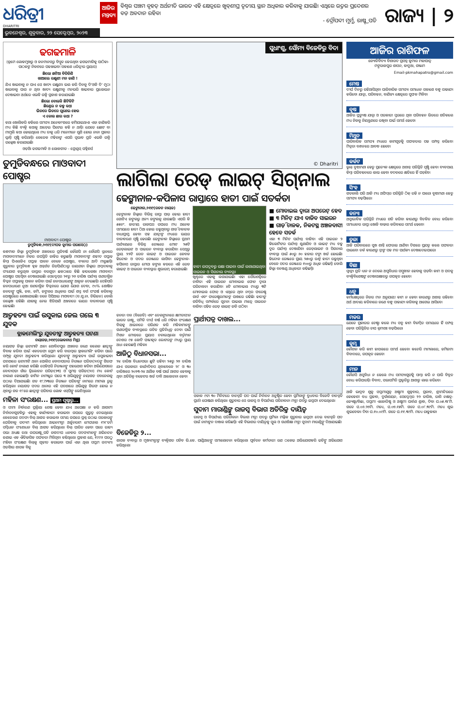ଧରିତ୍ରୀ
DHARITRI
ଭୁବନେଶ୍ୱର, ଶୁକ୍ରବାର, ୨୨ ସେପ୍ଟେମ୍ବର, ୨୦୨୩
ଆଜିର ମନ୍ତବ୍ୟ
ବିଶ୍ୱର ପଞ୍ଚମ ବୃହତ୍ ଅର୍ଥନୀତି ଭାରତ ଏହି କ୍ଷେତ୍ରରେ ଖୁବ୍‌ଶୀଘ୍ର ତୃତୀୟ ସ୍ଥାନ ଅଧିକାର କରିବାକୁ ଯାଉଛି। ଏଥିରେ ଉତ୍ତର ପ୍ରଦେଶର ବଡ଼ ଅବଦାନ ରହିବ।
- ଦ୍ରୌପଦୀ ମୁର୍ମୁ, ରାଷ୍ଟ୍ରପତି
ରାଜ୍ୟ | ୨
ଢଗଢମାଳି
(କ୍ରମେ ଲୋକମୁଖରୁ ଓ ଜନମାନସରୁ ବିସ୍ମୃତ ହେଉଥିବା ଢଗଢମାଳିକୁ ପାଠିକା-ପାଠକଙ୍କ ନିକଟରେ ପହଞ୍ଚାଇବା ସକାଶେ ଧରିତ୍ରୀର ପ୍ରୟାସ)
ଛିଲୋ ଛଟିଆ ବିରିକିଣି
ଖାଆଲେ ରକ୍ଷୁଣୀ ମନ ଜାଣି !
ଯିଏ ଖାଇବାକୁ ନ ପାଏ ସେ ଖାଦ୍ୟ ରକ୍ଷୁଣୀ। ଭଲ କରି ଦିନକୁ ଦି'ଓଳି ଦି' ମୁଠା ଖାଇବାକୁ ପାଉ ନ ଥିବା ଖାଦ୍ୟ ରକ୍ଷୁଣୀକୁ ମନଭରି ଖାଇବାର ପ୍ରଲୋଭନ ଦେଖାଇବା ଅର୍ଥରେ ଏଭଳି ଉକ୍ତି ପ୍ରକାଶ କରାଯାଇଛି।
ଛିଲୋ ବୋଲକି ଛିଟିକିଟି
ଛିଣ୍ଡେଇ ନ କହୁ କଥା
ଭିତରେ ଭିତରେ ଗୁଣେଇ ହେଉ
ଏ କୋଉ ଛାର କଥା ?
କଥା ଖୋଲିକରି କହିଲେ ସମସ୍ୟା ଅନେକାଂଶରେ କମିଯାଇଥାଏ। ଏହା ଜାଣିକରି ମଧ୍ୟ କିଛି ବ୍ୟକ୍ତି କଥାକୁ ଆଡେ଼ଇ ପିଟେଇ କହି ନ ଥାନ୍ତି। ଯେତେ ଛୋଟ ବା ମାମୁଲି କଥା ହୋଇଥିଲେ ମଧ୍ୟ ତାକୁ ଧରି ମନେମନେ ଗୁଣି ହୋଇ ନାନା ପ୍ରକାର ଭ୍ରାନ୍ତି ସୃଷ୍ଟି କରିଥାନ୍ତି। କେତେକ ମହିଳାଙ୍କ ଏପରି ସ୍ୱଭାବ ପ୍ରତି ଏଭଳି ଉକ୍ତି ଉଲ୍ଲେଖ କରାଯାଇଛି।
ଓଡ଼ିଆ ଢଗଢମାଳି ଓ ଲୋକଗୀତ - ଫ୍ରେଣ୍ଡସ୍ ପବ୍ଲିଶର୍ସ
ତୁମୁଡିବନ୍ଧରେ ମାଓବାଦୀ ପୋଷ୍ଟର
ମାଓବାଦୀ ପୋଷ୍ଟର
ତୁମୁଡିବନ୍ଧ,୨୧ା୯(ଦୀପକ କୁମାର ପରାସେଠ୍)
କନ୍ଧମାଳ ଜିଲ୍ଲା ତୁମୁଡିବନ୍ଧ ଅଞ୍ଚଳରେ ପ୍ରତିବର୍ଷ କୌଣସି ନା କୌଣସି ସ୍ଥାନରେ ମାଓବାଦୀମାନେ ନିଜର ଉପସ୍ଥିତି ଜାହିର କରୁଛନ୍ତି। ମାଓବାଦୀଙ୍କ ଶହୀଦ ସପ୍ତାହ କିମ୍ବା ପିଏଲଜିଏ ସପ୍ତାହ ପାଳନ ବେଳେ ପୋଷ୍ଟର, ବ୍ୟାନର ଆଦି ମାରୁଛନ୍ତି। ଗୁରୁବାର ତୁମୁଡିବନ୍ଧ ବ୍ଲକ ଅନ୍ତର୍ଗତ ରିଡ଼ିପାଣିଠାରୁ ରାୟଗଡା ଜିଲ୍ଲାର ଅମ୍ବାଦଳାକୁ ସଂଯୋଗ କରୁଥିବା ରାସ୍ତାର ବରଗୁଡ଼ା ଛକଠାରେ କିଛି ହାତଲେଖା ମାଓବାଦୀ ପୋଷ୍ଟର ପଡ଼ିଥିବା ଦେଖାଯାଇଛି। ସେପ୍ଟେମ୍ବର ୨୧ରୁ ୨୭ ତାରିଖ ପର୍ଯ୍ୟନ୍ତ ଗଣତାନ୍ତ୍ରିକ ବିପ୍ଳବ ସପ୍ତାହକୁ ପାଳନ କରିବା ପାଇଁ ଜନସାଧାରଣଙ୍କୁ ଆହ୍ୱାନ ଦେଇଛନ୍ତି। ସେହିପରି ଜନସାଧାରଣ ନୂଆ ଗଣତାନ୍ତ୍ରିକ ବିପ୍ଳବରେ ଯୋଗ ଯୋଗ ଦେବା, ୯୦% ଶୋଷିତ ଜନତାଙ୍କୁ ପୁଞ୍ଜି, ଜଳ, ଜମି, ଜଙ୍ଗଲର ଅଧିକାର ପାଇଁ ଶସ୍ତ୍ର ବର୍ଗ ସଂଘର୍ଷ କରିବାକୁ ପୋଷ୍ଟରରେ ଲେଖାଯାଇଛି। ତଳେ ସିପିଆଇ ମାଓବାଦୀ (ବ.ଗୁ.ନା. ଡିଭିଜନ) ବୋଲି ଉଲ୍ଲେଖ ରହିଛି। ଯାହାକୁ ନେଇ ଝିରିପାଣି ଅଞ୍ଚଳରେ ଭୟର ବାତାବରଣ ସୃଷ୍ଟି ହୋଇଛି।
ଆତ୍ମହତ୍ୟା ପାଇଁ ଉସୁକାଇ ଜେଲ ଗଲେ ୩ ଯୁବକ
ବ୍ଲାକମେଲିଂରୁ ଯୁବତୀଙ୍କ ଆତ୍ମହତ୍ୟା ଘଟଣା
ନୟାଗଡ଼,୨୧ା୯(ଲୋକନାଥ ମିଶ୍ର)
ନୟାଗଡ଼ ଜିଲ୍ଲା ଇଟାମାଟି ଥାନା ଗୋବିନ୍ଦପୁର ଅଞ୍ଚଳର ଜଣେ କଲେଜ ଛାତ୍ରୀଙ୍କୁ ବିବାହ କରିବା ପାଇଁ ଏକତରଫା ପ୍ରେମ କରି ବାରମ୍ବାର ବ୍ଲାକମେଲିଂ କରିବା ପରେ ସମ୍ପୃକ୍ତ ଯୁବତୀ ଆତ୍ମହତ୍ୟା କରିଥିଲେ। ଯୁବତୀଙ୍କୁ ଆତ୍ମହତ୍ୟା ପାଇଁ ଉସୁକାଇବା ଘଟଣାରେ ଇଟାମାଟି ଥାନା ପୋଲିସ ବୋଦାପଡ଼ାର ନିରଞ୍ଜନ ପରିଡା(୨୬)ଙ୍କୁ ଗିରଫ କରି କୋର୍ଟ ଚାଲାଣ କରିଛି। ସେହିପରି ନିରଞ୍ଜନଙ୍କୁ ସହଯୋଗ କରିବା ଅଭିଯୋଗରେ ବୋଦାପଡ଼ା ଗାଁର ତ୍ରିଲୋଚନ ପରିଡ଼ା(୨୩) ଓ ସୁମନ୍ତ ପରିଡ଼ା(୨୬) ମଧ୍ୟ କୋର୍ଟ ଚାଲାଣ ହୋଇଛନ୍ତି। ଜାମିନ ନାମଞ୍ଜୁର ପରେ ୩ ଅଭିଯୁକ୍ତଙ୍କୁ ନୟାଗଡ଼ ସବଜେଲକୁ ପଠାଇ ଦିଆଯାଇଛି। ଗତ ୧୮/୨୩ରେ ନିରଞ୍ଜନ ପରିଡାଙ୍କ ନାମରେ ମାମଲା ରୁଜୁ କରିଥିଲା। ନୟାଗଡ଼ ସଦର ଥାନାର ଏହି ଘଟଣାରେ ଅଭିଯୁକ୍ତ ଗିରଫ ହୋଇ ନ ଥିବାରୁ ଗତ ୧୮ରେ ଛାତ୍ରୀଙ୍କ ପରିବାର ଲୋକ ଏସ୍‌ପିଙ୍କୁ ଭେଟିଥିଲେ।
ମହିଳା ସଂରକ୍ଷଣ... ପ୍ରଥମ ପୃଷ୍ଠାରୁ...
ଓ ସୀମା ନିର୍ଦ୍ଧାରଣ ପ୍ରକ୍ରିୟା ଶେଷ ହେବା ଯାଏ ଅପେକ୍ଷା ନ କରି ଆଗାମୀ ନିର୍ବାଚନଗୁଡ଼ିକରୁ ଏହାକୁ କାର୍ଯ୍ୟକାରୀ କରାଇବା ଉପରେ ଗୁରୁତ୍ୱ ଦେଇଥିଲେ। କେତେଜଣ ସଦସ୍ୟ ବିଲ୍ ଆଗତ କରାଇବା ସମୟ ଉପରେ ପ୍ରଶ୍ନ ଉଠାଇ ସରକାରଙ୍କୁ ଘେରିବାକୁ ଉଦ୍ୟମ କରିଥିଲେ। ଆଇନମନ୍ତ୍ରୀ ଅର୍ଜୁନରାମ ମେଘୱାଲ ୧୨୮ତମ ସମ୍ବିଧାନ ସଂଶୋଧନ ବିଲ୍ ଆଗତ କରିଥିଲେ। ବିଲ୍ ପାରିତ ହେବା ପରେ ରାଜ୍ୟ ସଭା ଅଧ୍ୟକ୍ଷ ତଥା ଉପରାଷ୍ଟ୍ରପତି ଜଗଦୀପ ଧନକର ସଦସ୍ୟମାନଙ୍କୁ ଅଭିନନ୍ଦନ ଜଣାଇ ଏକ ଐତିହାସିକ ସଫଳତା ମିଳିଥିବା କହିଥିଲେ। ପ୍ରକାଶ ଯେ, ୧୯୯୬ ପରଠୁ ମହିଳା ସଂରକ୍ଷଣ ବିଲ୍‌କୁ ଗୃହୀତ କରାଇବା ପାଇଁ ଏହା ଥିଲା ସପ୍ତମ ଉଦ୍ୟମ। ଓଡ଼ିଶାର ଶାସକ ବିଜୁ
ସୁଧାଂଶୁ, ସୌମ୍ୟ ବିଜେଡିରୁ ବିଦା
© Dharitri
ଲାଗିଲା ରେଡ୍ ଲାଇଟ୍ ସିଗ୍‌ନାଲ
ଢେଙ୍କାନାଳ-କପିଳାସ ରାସ୍ତାରେ ହାତୀ ପାଇଁ ସତର୍କତା
ଢେଙ୍କାନାଳ,୨୧ା୯(ରତନ ନାୟକ)
ଢେଙ୍କାନାଳ ଜିଲ୍ଲାର ବିଭିନ୍ନ ରାସ୍ତା ପାର୍ ହୋଇ ହାତୀ ଗୋଟିଏ ଜଙ୍ଗଲରୁ ଅନ୍ୟ ଜଙ୍ଗଲକୁ ଯାଉଛନ୍ତି। ଏପରି କି ୫୫ନଂ. ଜାତୀୟ ରାଜପଥ ଉପରେ ମଧ୍ୟ ଅନେକ ସମୟରେ ହାତୀ ଠିଆ ହୋଇ ରହୁଥିବାରୁ ଗାଡ଼ି ଚଳାଚଳ ବାଧାପ୍ରାପ୍ତ ହେବା ସହ ଯାତ୍ରୀଙ୍କ ମଧ୍ୟରେ ଭୟର ବାତାବରଣ ସୃଷ୍ଟି ହେଉଛି। ଢେଙ୍କାନାଳ ଜିଲ୍ଲାରେ ପ୍ରଥମ ପର୍ଯ୍ୟାୟରେ ବିଭିନ୍ନ ରେଞ୍ଜରେ ମୋଟ ୨୫ଟି ରେଡ୍‌ଲାଇଟ ଓ ସାଇରନ ବ୍ୟବସ୍ଥା କରାଯିବ। ସେଥିରୁ ପ୍ରାୟ ୨୨ଟି ରେଡ ଲାଇଟ୍ ଓ ସାଇରନ କେବଳ ହିନ୍ଦୋଳ ଓ ସଦର ରେଞ୍ଜରେ ଲାଗିବ। ଢେଙ୍କାନାଳ-କପିଳାସ ରାସ୍ତାର ମେଘା ଜଙ୍ଗଲ କଡ଼ରେ ଏହି ରେଡ ଲାଇଟ୍ ଓ ସାଇରନ ବ୍ୟବସ୍ଥାର ଶୁଭାରମ୍ଭ କରାଯାଇଛି।
ହାତୀ ଉପଦ୍ରବରୁ ରକ୍ଷା ପାଇବା ପାଇଁ ଲଗାଯାଇଥିବା ସାଇରନ ଓ ସିଗନାଲ ବ୍ୟବସ୍ଥା।
ଖୁଣ୍ଟରେ ଏହାକୁ ଲଗାଯାଇଛି। ଏହା ସୌରଶକ୍ତିରେ ଚାଳିତ। ଏହି ସାଇରନ ମୋବାଇଲ ଫୋନ ଦ୍ୱାରା ପରିଚାଳନା କରାଯିବ। ୪ଟି ମୋବାଇଲ ମଧ୍ୟରୁ ୩ଟି ମୋବାଇଲ ଫୋନ୍ ଓ ଏଥିରେ ଥିବା ନମ୍ବର ଫରେଷ୍ଟ ଗାର୍ଡ ଏବଂ ଫରେଷ୍ଟରମାନଙ୍କ ପାଖରେ ରହିଛି। ହାତୀଙ୍କ ଗତିବିଧି ସମ୍ପର୍କରେ ସୂଚନା ପାଇଲା ମାତ୍ରେ ସାଇରନ ବାଜିବା ସହିତ ରେଡ୍ ଲାଇଟ୍ ଜଳି ଉଠିବ।
■ ମୋବାଇଲ ଦ୍ୱାରା ଅପରେଟ୍ ହେବ
■ ୩ ମିନିଟ୍ ଯାଏ ବାଜିବ ସାଇରନ
■ ଗାଡ଼ି ଚାଳକ, ନିକଟସ୍ଥ ଅଞ୍ଚଳବାସୀ ହେବେ ସତର୍କ
ଏହା ୩ ମିନିଟ ପର୍ଯ୍ୟନ୍ତ ବାଜିବ। ଏହି ସାଇରନ ୨ କିଲୋମିଟର ପର୍ଯ୍ୟନ୍ତ ଶୁଣାଯିବ ଓ ଲାଇଟ୍ ମଧ୍ୟ ବହୁ ଦୂର ପର୍ଯ୍ୟନ୍ତ ଦେଖାଯିବ। ରେଡ୍‌ଲାଇଟ ଓ ସିଗନାଲ ବ୍ୟବସ୍ଥା ପାଇଁ ୫୦ରୁ ୬୦ ହଜାର ଟଙ୍କା ଖର୍ଚ୍ଚ ହୋଇଛି। ହିନ୍ଦୋଳ ରେଞ୍ଜରେ ପ୍ରାୟ ୨୫୦ରୁ ଊର୍ଦ୍ଧ୍ୱ ହାତୀ ରହୁଥିବା ବେଳେ ସଦର ରେଞ୍ଜରେ ୧୦୦ରୁ ଅଧିକ ରହିଛନ୍ତି ବୋଲି ଜିଲ୍ଲା ବନଖଣ୍ଡ ଅଧିକାରୀ କହିଛନ୍ତି।
ଜନତା ଦଳ (ବିଜେଡି) ଏବଂ ତେଲଙ୍ଗାନାରେ କ୍ଷମତାସୀନ ଭାରତ ରାଷ୍ଟ୍ର ସମିତି ଦୀର୍ଘ ବର୍ଷ ଧରି ମହିଳା ସଂରକ୍ଷଣ ବିଲ୍‌କୁ ଆଇନରେ ପରିଣତ କରି ମହିଳାମାନଙ୍କୁ ଗଣତାନ୍ତ୍ରିକ ବ୍ୟବସ୍ଥାରେ ଉଚିତ ପ୍ରତିନିଧିତ୍ୱ ଦେବା ପାଇଁ ମିଶନ ମୋଡ୍‌ରେ ପ୍ରୟାସ ଚଳାଇଥିଲେ। ବର୍ତ୍ତମାନ ଦେଶର ୯୫ କୋଟି ପଞ୍ଜୀକୃତ ଭୋଟରଙ୍କ ମଧ୍ୟରୁ ପ୍ରାୟ ଅଧା ହେଉଛନ୍ତି ମହିଳା।
ଆଜିଠୁ ବିଧାନସଭା...
୨୪ ତାରିଖ ବିଧାନସଭା ଛୁଟି ରହିବ। ୨୫ରୁ ୨୭ ତାରିଖ ଯାଏ ସରକାରୀ କାର୍ଯ୍ୟଦିବସ ଥିବାବେଳେ ୨୮ ଓ ୩୦ ତାରିଖରେ ୨୦୨୩-୨୪ ଆର୍ଥିକ ବର୍ଷ ପାଇଁ ଆଗତ ହେବାକୁ ଥିବା ଅତିରିକ୍ତ ବଜେଟର ଖର୍ଚ୍ଚ ଦାବି ଆଲୋଚନା ହେବ।
ପ୍ରାର୍ଥୀପତ୍ର ଦାଖଲ...
ସକାଳ ୯ଟା ୩୦ ମିନିଟରେ ବାଚସ୍ପତି ପଦ ପାଇଁ ନିର୍ବାଚନ ଅନୁଷ୍ଠିତ ହେବ। ପ୍ରମିଳାଙ୍କୁ ବୁଧବାର ବିଜେଡି ବାଚସ୍ପତି ପ୍ରାର୍ଥୀ ଘୋଷଣା କରିଥିଲା। ଗୁରୁବାର ସେ ରାଜସ୍ୱ ଓ ବିପର୍ଯ୍ୟୟ ପରିଚାଳନା ମନ୍ତ୍ରୀ ପଦରୁ ଇସ୍ତଫା ଦେଇଥିଲେ।
ସୁଦାମ ମାରାଣ୍ଡିଙ୍କୁ ରାଜସ୍ୱ ବିଭାଗ ଅତିରିକ୍ତ ଦାୟିତ୍ୱ
ରାଜସ୍ୱ ଓ ବିପର୍ଯ୍ୟୟ ପରିଚାଳନା ବିଭାଗ ମନ୍ତ୍ରୀ ପଦରୁ ପ୍ରମିଳା ମଲ୍ଲିକ ଗୁରୁବାର ଇସ୍ତଫା ଦେଇ ବାଚସ୍ପତି ପଦ ପାଇଁ ନାମାଙ୍କନ ଦାଖଲ କରିଛନ୍ତି। ଏହି ବିଭାଗର ଦାୟିତ୍ୱକୁ ସ୍କୁଲ ଓ ଗଣଶିକ୍ଷା ମନ୍ତ୍ରୀ ସୁଦାମ ମାରାଣ୍ଡିଙ୍କୁ ଦିଆଯାଇଛି।
ବିଜେଡିରୁ ୨...
ଶାସକ ବ୍ୟବସ୍ଥା ଓ ମୁଖ୍ୟମନ୍ତ୍ରୀଙ୍କ ବ୍ୟକ୍ତିଗତ ସଚିବ ଭି.କେ. ପାଣ୍ଡିଆନ୍‌ଙ୍କୁ ସମାଲୋଚନା କରିଥିଲେ। ପୂର୍ବତନ କର୍ମଚାରୀ ରଣ ଠକେଇ ଅଭିଯୋଗକରି ଇଡିଙ୍କୁ ଅଭିଯୋଗ କରିଥିଲେ।
ଆଜିର ରାଶିଫଳ
ଜ୍ୟୋତିର୍ବିଦ୍ୟା ବିଶାରଦ ପ୍ରସନ୍ନ କୁମାର ମହାପାତ୍ର
ମଙ୍ଗରାଜପୁର ଶାସନ, କାଦୁଆ, ଗଞ୍ଜାମ
Email-pkmahapatro@gmail.com
ମେଷ
ଦୀର୍ଘ ଦିନରୁ ରହିଆସିଥିବା ପାରିବାରିକ ସମସ୍ୟା ସମାଧାନ ସକାଶେ ବନ୍ଧୁ ସାହାଯ୍ୟ କରିବେ। ଯାତ୍ରା, ପରିବହନ, ବାଣିଜ୍ୟ କ୍ଷେତ୍ରରେ ସୁଫଳ ମିଳିବ।
ବୃଷ
ଆଜିର ପ୍ରତ୍ୟୁଷ ଯାତ୍ରା ଓ ସରକାରୀ ସ୍ତରରେ ଥିବା ପରିବହନ ଭିତରେ ଗତିକଲେ ମଧ୍ୟ ନିଜକୁ ନିୟନ୍ତ୍ରଣରେ ରଖିବା ପାଇଁ ସମର୍ଥ ହେବେ।
ମିଥୁନ
ପାରିବାରିକ ସମସ୍ୟା ମଧ୍ୟରେ କାମଗୁଡ଼ିକୁ ସଫଳତାର ସହ ସମ୍ପନ୍ନ କରିବେ। ମିତ୍ରତା ବନ୍ଧନରେ ଆବଦ୍ଧ ହେବେ।
କର୍କଟ
ଭୁଲ୍ ବୁଝାମଣା ହେତୁ ପ୍ରତ୍ୟେକ କ୍ଷେତ୍ରରେ ଅଶାନ୍ତ ପରିସ୍ଥିତି ସୃଷ୍ଟି ହେବ। ବ୍ୟବସାୟ କିମ୍ବା ପରିବହନରେ ଲାଭ ହେବା ବଦଳରେ କ୍ଷତିରେ ହିଁ ପଡ଼ିବେ।
ସିଂହ
ଗତକାଲି ପରି ଆଜି ମଧ୍ୟ ଅଫିସ୍‌ର ପରିସ୍ଥିତି ଠିକ୍ ରହି ନ ପାରେ। ବୁଝାମଣା ହେତୁ ସମସ୍ୟା ବଢ଼ିପାରେ।
କନ୍ୟା
ଅସ୍ୱାଭାବିକ ପରିସ୍ଥିତି ମଧ୍ୟରେ ଗତି କରିବା କାରଣରୁ ବିଚଳିତ ବୋଧ କରିବେ। ସମାଧାନର ରାସ୍ତା ଖୋଜି ବାହାର କରିବାରେ ସମର୍ଥ ହେବେ।
ତୁଳା
ଆଜି ପରିବାରରେ ସୁଖ ଶାନ୍ତି ଫେରାଇ ଆଣିବା ଦିଗରେ ପ୍ରଯତ୍ନ କଲେ ସଫଳତା ପାଇବେ। ତର୍କ କାରଣରୁ ସ୍ତ୍ରୀଙ୍କ ସହ ମତ ପାର୍ଥକ୍ୟ ଦେଖାଦେଇପାରେ।
ବିଛା
ସ୍ୱାସ୍ଥ୍ୟ ପ୍ରତି ଧ୍ୟାନ ନ ଦେଲେ ଅସୁବିଧାର ସମ୍ମୁଖୀନ ହେବାକୁ ପଡ଼ିବ। କାମ ଓ ପଦକୁ ବ୍ୟକ୍ତିବିଶେଷଙ୍କ ଦେଖାସାକ୍ଷାତରୁ ଉପକୃତ ହେବେ।
ଧନୁ
କର୍ମକ୍ଷେତ୍ରରେ ନିଜର ମନ ଅନୁଯାୟୀ କାମ ନ ହେବା କାରଣରୁ ଅଶାନ୍ତ ରହିବେ। ଅର୍ଥ ଆଦାୟ କରିବାରେ ଜଣେ ବନ୍ଧୁ ସାହାଯ୍ୟ କରିବାକୁ ଆଗେଇ ଆସିବେ।
ମକର
ଯେତେ ପ୍ରକାରର ଚେଷ୍ଟା କଲେ ମଧ୍ୟ ସବୁ କାମ ବିଳମ୍ବିତ ସମୟରେ ହିଁ ସମ୍ପନ୍ନ ହେବ। ପରିସ୍ଥିତିର ଚାପ କ୍ରମଶଃ ବଢ଼ିପାରେ।
କୁମ୍ଭ
କୌଶଳ କରି କାମ ହାସଲରେ ସମର୍ଥ ହେବେ। କଚେରି ମାମଲାରେ, ଜମିଜମା ବିବାଦରେ, ଉପକୃତ ହେବେ।
ମୀନ
କୌଣସି ଅସୁବିଧା ନ ହେଲେ ମଧ୍ୟ ସମସ୍ୟାଗୁଡ଼ିକୁ ସାମ୍ନା କରି ନ ପାରି ବିବ୍ରତ ବୋଧ କରିପାରନ୍ତି। ବିବାଦ, ସଭାସମିତି ପ୍ରଭୃତିରୁ ଆଶାତ୍ମ ଲାଭ କରିବେ।
ଆଜି ଭାଦ୍ରବ ଶୁକ୍ଳ ସପ୍ତମୀଯୁକ୍ତ ଅଷ୍ଟମୀ ଶୁକ୍ରବାର, ପ୍ରଜାବ, ଶ୍ରୀମନ୍ଦିରରେ କେକେଶୀ ବଧ ପ୍ରଜାବ, ଦୁର୍ଗାଶୟନ, ସେପ୍ଟେମ୍ବର ୨୨ ତାରିଖ, ରାଶି ନକ୍ଷତ୍ର-ଜ୍ୟେଷ୍ଠା/ବିଛା, ସପ୍ତମୀ ଏକୋଦ୍ଦିଷ୍ଟ ଓ ଅଷ୍ଟମୀ ପାର୍ବଣ ଶ୍ରାଦ୍ଧ, ଦିବା ଘ.୦୫.୩୮ମି. ଗତେ ଘ.୦୬.୨୭ମି. ମଧ୍ୟେ, ଘ.୦୭.୧୫ମି. ଗତେ ଘ.୦୮.୩୯ମି. ମଧ୍ୟେ ଶୁଭ ଶୁଭବେଳା। ଦିବା ଘ.୧୦.୦୯ମି. ଗତେ ଘ.୧୧.୩୯ମି. ମଧ୍ୟେ ରାହୁକାଳ।